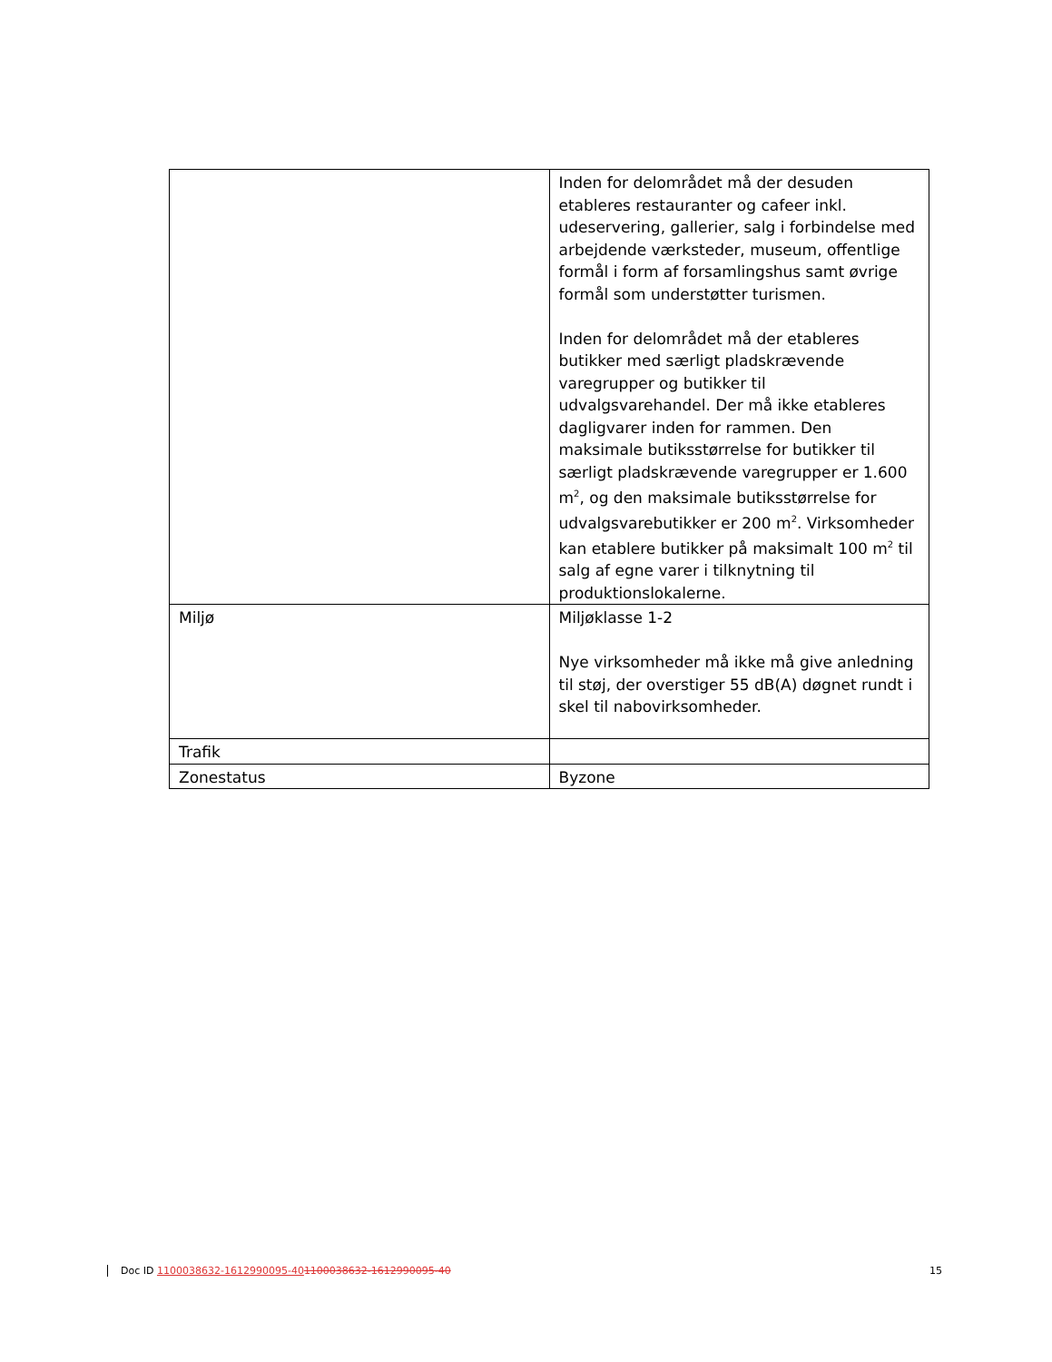| | Inden for delområdet må der desuden etableres restauranter og cafeer inkl. udeservering, gallerier, salg i forbindelse med arbejdende værksteder, museum, offentlige formål i form af forsamlingshus samt øvrige formål som understøtter turismen. Inden for delområdet må der etableres butikker med særligt pladskrævende varegrupper og butikker til udvalgsvarehandel. Der må ikke etableres dagligvarer inden for rammen. Den maksimale butiksstørrelse for butikker til særligt pladskrævende varegrupper er 1.600 m<sup>2</sup>, og den maksimale butiksstørrelse for udvalgsvarebutikker er 200 m<sup>2</sup>. Virksomheder kan etablere butikker på maksimalt 100 m<sup>2</sup> til salg af egne varer i tilknytning til produktionslokalerne. |
| Miljø | Miljøklasse 1-2 Nye virksomheder må ikke må give anledning til støj, der overstiger 55 dB(A) døgnet rundt i skel til nabovirksomheder. |
| Trafik | |
| Zonestatus | Byzone |
Doc ID 1100038632-1612990095-401100038632-1612990095-40 15